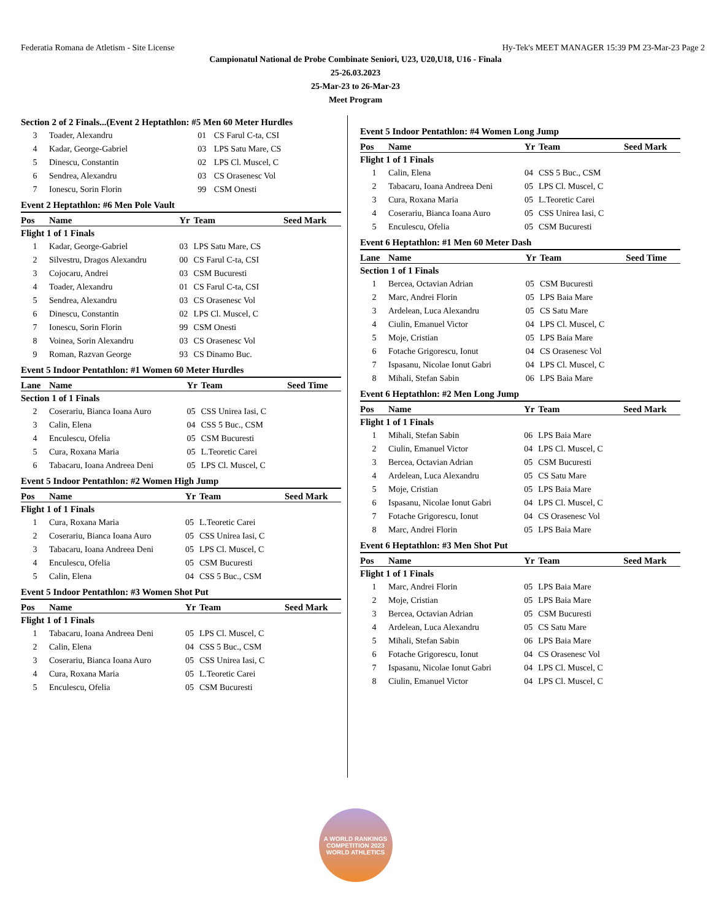Federatia Romana de Atletism - Site License Hy-Tek's MEET MANAGER 15:39 PM 23-Mar-23 Page 2
Campionatul National de Probe Combinate Seniori, U23, U20,U18, U16 - Finala
25-26.03.2023
25-Mar-23 to 26-Mar-23
Meet Program
| Section 2 of 2 Finals...(Event 2 Heptathlon: #5 Men 60 Meter Hurdles | | | |
| 3 | Toader, Alexandru | 01 | CS Farul C-ta, CSI |
| 4 | Kadar, George-Gabriel | 03 | LPS Satu Mare, CS |
| 5 | Dinescu, Constantin | 02 | LPS Cl. Muscel, C |
| 6 | Sendrea, Alexandru | 03 | CS Orasenesc Vol |
| 7 | Ionescu, Sorin Florin | 99 | CSM Onesti |
Event 2 Heptathlon: #6 Men Pole Vault
| Pos | Name | Yr | Team | Seed Mark |
| --- | --- | --- | --- | --- |
| Flight 1 of 1 Finals | | | | |
| 1 | Kadar, George-Gabriel | 03 | LPS Satu Mare, CS | |
| 2 | Silvestru, Dragos Alexandru | 00 | CS Farul C-ta, CSI | |
| 3 | Cojocaru, Andrei | 03 | CSM Bucuresti | |
| 4 | Toader, Alexandru | 01 | CS Farul C-ta, CSI | |
| 5 | Sendrea, Alexandru | 03 | CS Orasenesc Vol | |
| 6 | Dinescu, Constantin | 02 | LPS Cl. Muscel, C | |
| 7 | Ionescu, Sorin Florin | 99 | CSM Onesti | |
| 8 | Voinea, Sorin Alexandru | 03 | CS Orasenesc Vol | |
| 9 | Roman, Razvan George | 93 | CS Dinamo Buc. | |
Event 5 Indoor Pentathlon: #1 Women 60 Meter Hurdles
| Lane | Name | Yr | Team | Seed Time |
| --- | --- | --- | --- | --- |
| Section 1 of 1 Finals | | | | |
| 2 | Coserariu, Bianca Ioana Auro | 05 | CSS Unirea Iasi, C | |
| 3 | Calin, Elena | 04 | CSS 5 Buc., CSM | |
| 4 | Enculescu, Ofelia | 05 | CSM Bucuresti | |
| 5 | Cura, Roxana Maria | 05 | L.Teoretic Carei | |
| 6 | Tabacaru, Ioana Andreea Deni | 05 | LPS Cl. Muscel, C | |
Event 5 Indoor Pentathlon: #2 Women High Jump
| Pos | Name | Yr | Team | Seed Mark |
| --- | --- | --- | --- | --- |
| Flight 1 of 1 Finals | | | | |
| 1 | Cura, Roxana Maria | 05 | L.Teoretic Carei | |
| 2 | Coserariu, Bianca Ioana Auro | 05 | CSS Unirea Iasi, C | |
| 3 | Tabacaru, Ioana Andreea Deni | 05 | LPS Cl. Muscel, C | |
| 4 | Enculescu, Ofelia | 05 | CSM Bucuresti | |
| 5 | Calin, Elena | 04 | CSS 5 Buc., CSM | |
Event 5 Indoor Pentathlon: #3 Women Shot Put
| Pos | Name | Yr | Team | Seed Mark |
| --- | --- | --- | --- | --- |
| Flight 1 of 1 Finals | | | | |
| 1 | Tabacaru, Ioana Andreea Deni | 05 | LPS Cl. Muscel, C | |
| 2 | Calin, Elena | 04 | CSS 5 Buc., CSM | |
| 3 | Coserariu, Bianca Ioana Auro | 05 | CSS Unirea Iasi, C | |
| 4 | Cura, Roxana Maria | 05 | L.Teoretic Carei | |
| 5 | Enculescu, Ofelia | 05 | CSM Bucuresti | |
Event 5 Indoor Pentathlon: #4 Women Long Jump
| Pos | Name | Yr | Team | Seed Mark |
| --- | --- | --- | --- | --- |
| Flight 1 of 1 Finals | | | | |
| 1 | Calin, Elena | 04 | CSS 5 Buc., CSM | |
| 2 | Tabacaru, Ioana Andreea Deni | 05 | LPS Cl. Muscel, C | |
| 3 | Cura, Roxana Maria | 05 | L.Teoretic Carei | |
| 4 | Coserariu, Bianca Ioana Auro | 05 | CSS Unirea Iasi, C | |
| 5 | Enculescu, Ofelia | 05 | CSM Bucuresti | |
Event 6 Heptathlon: #1 Men 60 Meter Dash
| Lane | Name | Yr | Team | Seed Time |
| --- | --- | --- | --- | --- |
| Section 1 of 1 Finals | | | | |
| 1 | Bercea, Octavian Adrian | 05 | CSM Bucuresti | |
| 2 | Marc, Andrei Florin | 05 | LPS Baia Mare | |
| 3 | Ardelean, Luca Alexandru | 05 | CS Satu Mare | |
| 4 | Ciulin, Emanuel Victor | 04 | LPS Cl. Muscel, C | |
| 5 | Moje, Cristian | 05 | LPS Baia Mare | |
| 6 | Fotache Grigorescu, Ionut | 04 | CS Orasenesc Vol | |
| 7 | Ispasanu, Nicolae Ionut Gabri | 04 | LPS Cl. Muscel, C | |
| 8 | Mihali, Stefan Sabin | 06 | LPS Baia Mare | |
Event 6 Heptathlon: #2 Men Long Jump
| Pos | Name | Yr | Team | Seed Mark |
| --- | --- | --- | --- | --- |
| Flight 1 of 1 Finals | | | | |
| 1 | Mihali, Stefan Sabin | 06 | LPS Baia Mare | |
| 2 | Ciulin, Emanuel Victor | 04 | LPS Cl. Muscel, C | |
| 3 | Bercea, Octavian Adrian | 05 | CSM Bucuresti | |
| 4 | Ardelean, Luca Alexandru | 05 | CS Satu Mare | |
| 5 | Moje, Cristian | 05 | LPS Baia Mare | |
| 6 | Ispasanu, Nicolae Ionut Gabri | 04 | LPS Cl. Muscel, C | |
| 7 | Fotache Grigorescu, Ionut | 04 | CS Orasenesc Vol | |
| 8 | Marc, Andrei Florin | 05 | LPS Baia Mare | |
Event 6 Heptathlon: #3 Men Shot Put
| Pos | Name | Yr | Team | Seed Mark |
| --- | --- | --- | --- | --- |
| Flight 1 of 1 Finals | | | | |
| 1 | Marc, Andrei Florin | 05 | LPS Baia Mare | |
| 2 | Moje, Cristian | 05 | LPS Baia Mare | |
| 3 | Bercea, Octavian Adrian | 05 | CSM Bucuresti | |
| 4 | Ardelean, Luca Alexandru | 05 | CS Satu Mare | |
| 5 | Mihali, Stefan Sabin | 06 | LPS Baia Mare | |
| 6 | Fotache Grigorescu, Ionut | 04 | CS Orasenesc Vol | |
| 7 | Ispasanu, Nicolae Ionut Gabri | 04 | LPS Cl. Muscel, C | |
| 8 | Ciulin, Emanuel Victor | 04 | LPS Cl. Muscel, C | |
A WORLD RANKINGS COMPETITION 2023
WORLD ATHLETICS